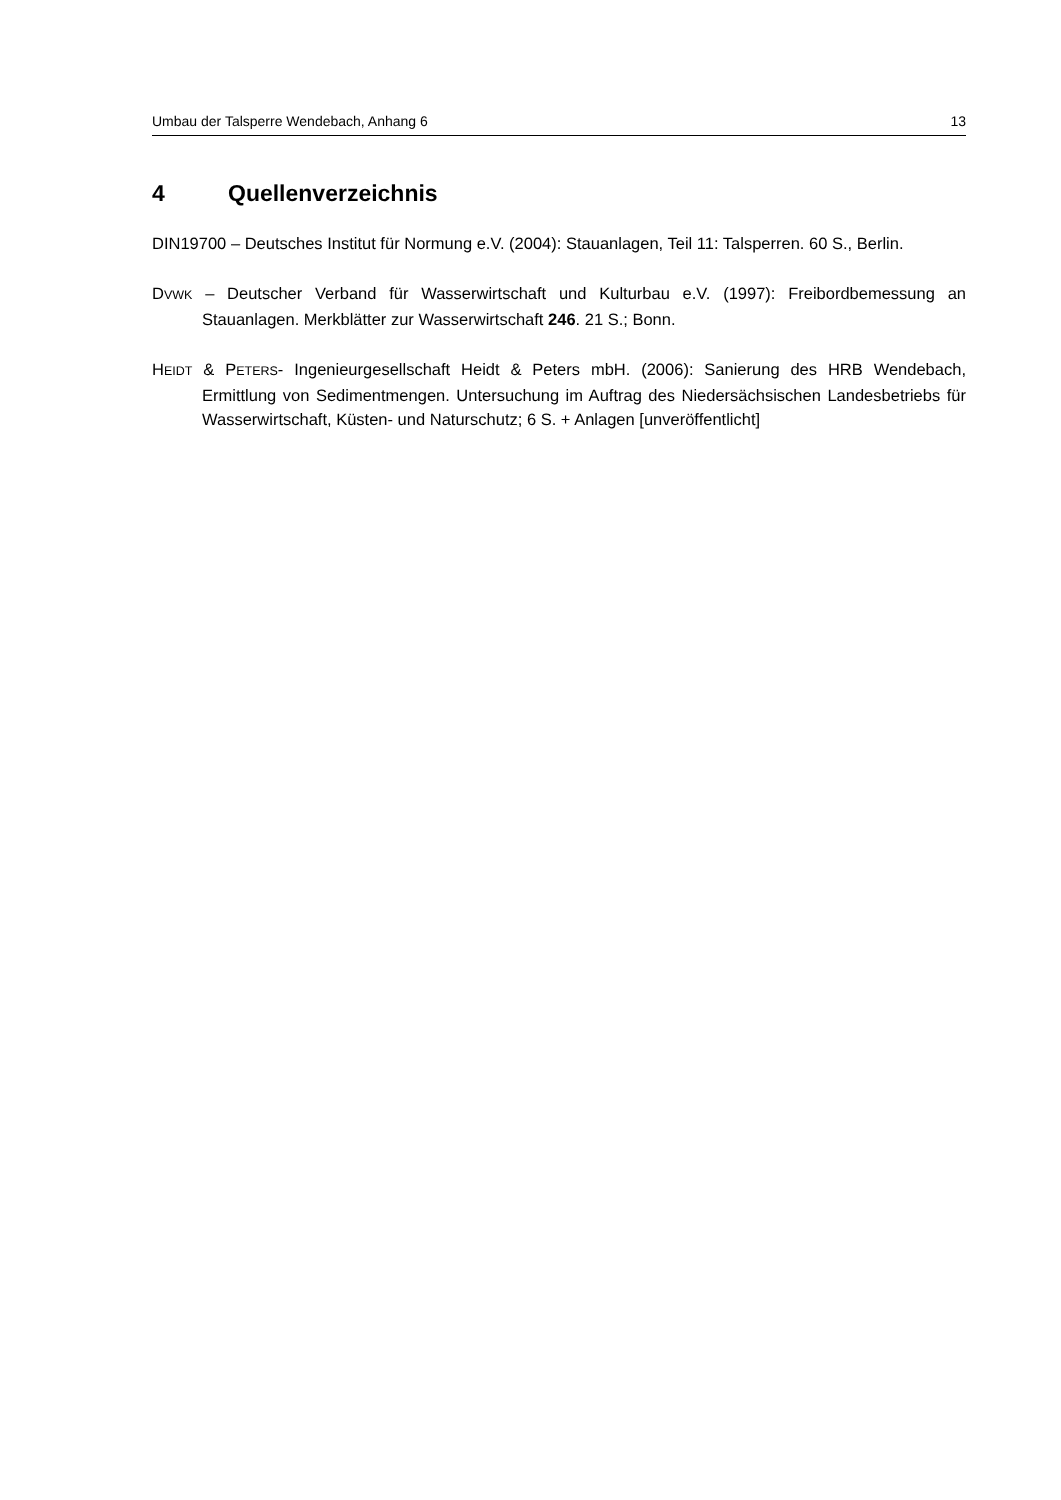Umbau der Talsperre Wendebach, Anhang 6 13
4 Quellenverzeichnis
DIN19700 – Deutsches Institut für Normung e.V. (2004): Stauanlagen, Teil 11: Talsperren. 60 S., Berlin.
DVWK – Deutscher Verband für Wasserwirtschaft und Kulturbau e.V. (1997): Freibordbemessung an Stauanlagen. Merkblätter zur Wasserwirtschaft 246. 21 S.; Bonn.
HEIDT & PETERS- Ingenieurgesellschaft Heidt & Peters mbH. (2006): Sanierung des HRB Wendebach, Ermittlung von Sedimentmengen. Untersuchung im Auftrag des Niedersächsischen Landesbetriebs für Wasserwirtschaft, Küsten- und Naturschutz; 6 S. + Anlagen [unveröffentlicht]